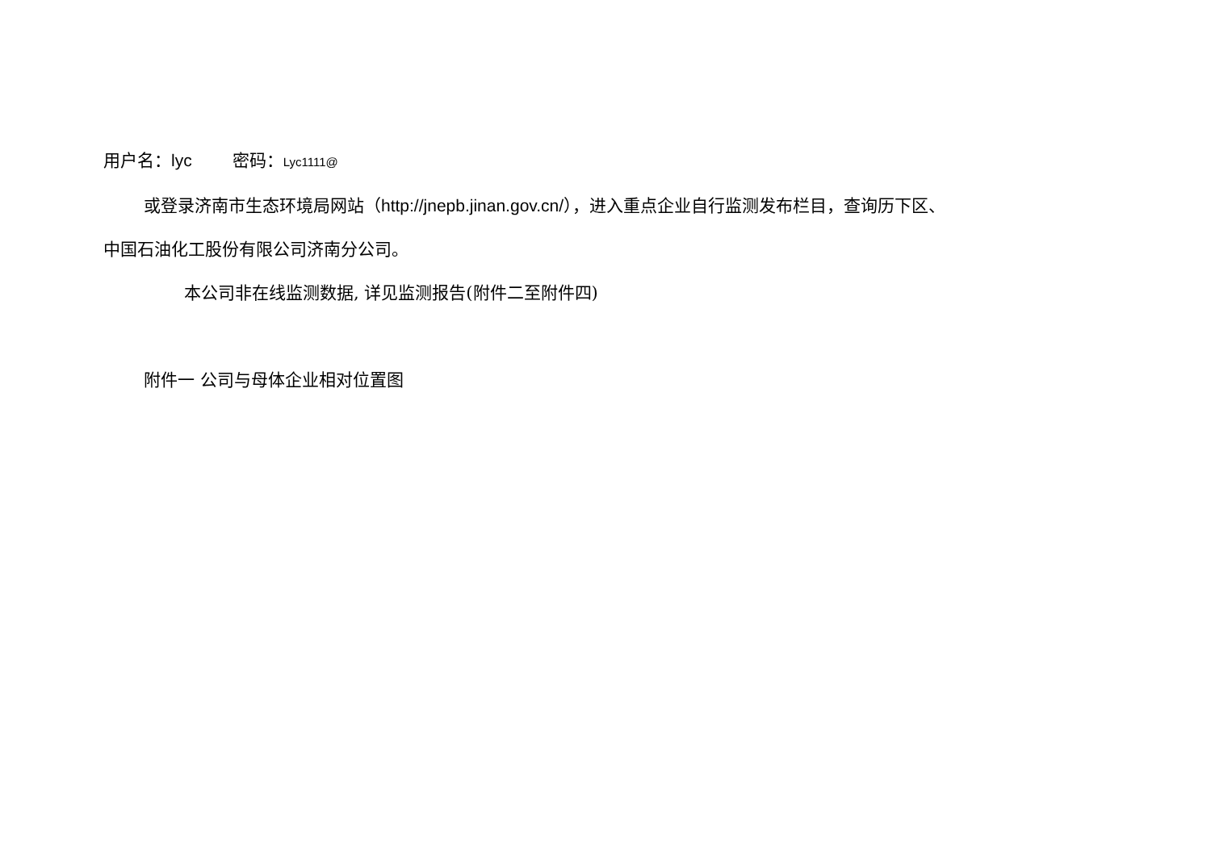用户名：lyc 密码：Lyc1111@
或登录济南市生态环境局网站（http://jnepb.jinan.gov.cn/），进入重点企业自行监测发布栏目，查询历下区、
中国石油化工股份有限公司济南分公司。
本公司非在线监测数据, 详见监测报告(附件二至附件四)
附件一 公司与母体企业相对位置图